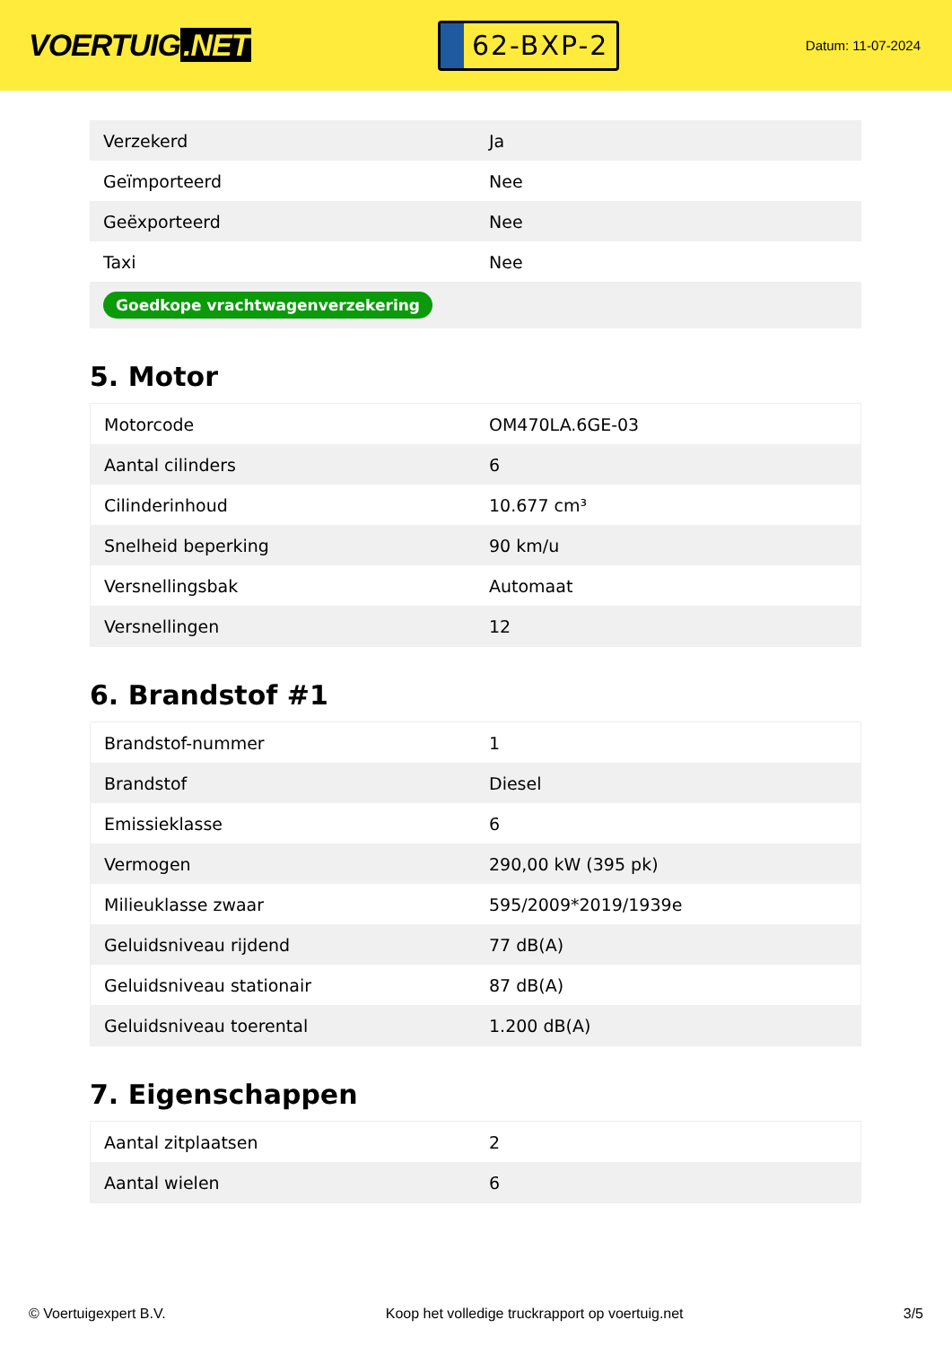VOERTUIG.NET
62-BXP-2
Datum: 11-07-2024
| Verzekerd | Ja |
| Geïmporteerd | Nee |
| Geëxporteerd | Nee |
| Taxi | Nee |
| Goedkope vrachtwagenverzekering | |
5. Motor
| Motorcode | OM470LA.6GE-03 |
| Aantal cilinders | 6 |
| Cilinderinhoud | 10.677 cm³ |
| Snelheid beperking | 90 km/u |
| Versnellingsbak | Automaat |
| Versnellingen | 12 |
6. Brandstof #1
| Brandstof-nummer | 1 |
| Brandstof | Diesel |
| Emissieklasse | 6 |
| Vermogen | 290,00 kW (395 pk) |
| Milieuklasse zwaar | 595/2009*2019/1939e |
| Geluidsniveau rijdend | 77 dB(A) |
| Geluidsniveau stationair | 87 dB(A) |
| Geluidsniveau toerental | 1.200 dB(A) |
7. Eigenschappen
| Aantal zitplaatsen | 2 |
| Aantal wielen | 6 |
© Voertuigexpert B.V. Koop het volledige truckrapport op voertuig.net 3/5